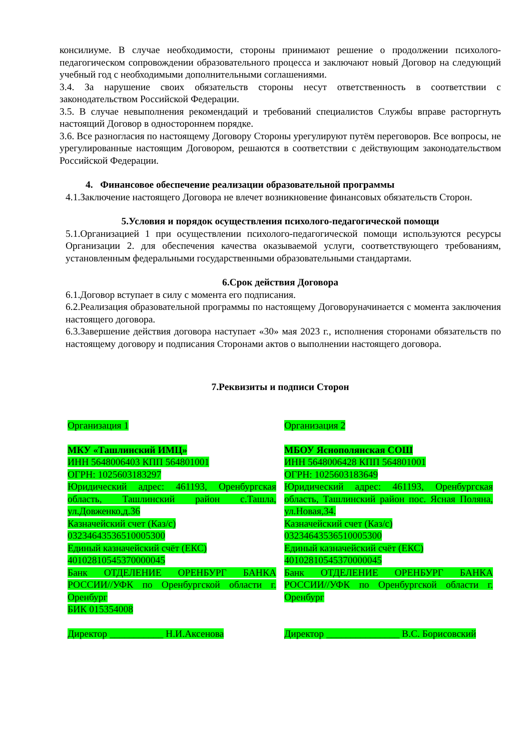консилиуме. В случае необходимости, стороны принимают решение о продолжении психолого-педагогическом сопровождении образовательного процесса и заключают новый Договор на следующий учебный год с необходимыми дополнительными соглашениями.
3.4. За нарушение своих обязательств стороны несут ответственность в соответствии с законодательством Российской Федерации.
3.5. В случае невыполнения рекомендаций и требований специалистов Службы вправе расторгнуть настоящий Договор в одностороннем порядке.
3.6. Все разногласия по настоящему Договору Стороны урегулируют путём переговоров. Все вопросы, не урегулированные настоящим Договором, решаются в соответствии с действующим законодательством Российской Федерации.
4. Финансовое обеспечение реализации образовательной программы
4.1.Заключение настоящего Договора не влечет возникновение финансовых обязательств Сторон.
5.Условия и порядок осуществления психолого-педагогической помощи
5.1.Организацией 1 при осуществлении психолого-педагогической помощи используются ресурсы Организации 2. для обеспечения качества оказываемой услуги, соответствующего требованиям, установленным федеральными государственными образовательными стандартами.
6.Срок действия Договора
6.1.Договор вступает в силу с момента его подписания.
6.2.Реализация образовательной программы по настоящему Договоруначинается с момента заключения настоящего договора.
6.3.Завершение действия договора наступает «30» мая 2023 г., исполнения сторонами обязательств по настоящему договору и подписания Сторонами актов о выполнении настоящего договора.
7.Реквизиты и подписи Сторон
Организация 1
МКУ «Ташлинский ИМЦ»
ИНН 5648006403 КПП 564801001
ОГРН: 1025603183297
Юридический адрес: 461193, Оренбургская область, Ташлинский район с.Ташла, ул.Довженко,д.36
Казначейский счет (Каз/с)
03234643536510005300
Единый казначейский счёт (ЕКС)
40102810545370000045
Банк ОТДЕЛЕНИЕ ОРЕНБУРГ БАНКА РОССИИ//УФК по Оренбургской области г. Оренбург
БИК 015354008
Директор ___________ Н.И.Аксенова
Организация 2
МБОУ Яснополянская СОШ
ИНН 5648006428 КПП 564801001
ОГРН: 1025603183649
Юридический адрес: 461193, Оренбургская область, Ташлинский район пос. Ясная Поляна, ул.Новая,34.
Казначейский счет (Каз/с)
03234643536510005300
Единый казначейский счёт (ЕКС)
40102810545370000045
Банк ОТДЕЛЕНИЕ ОРЕНБУРГ БАНКА РОССИИ//УФК по Оренбургской области г. Оренбург
Директор _______________ В.С. Борисовский